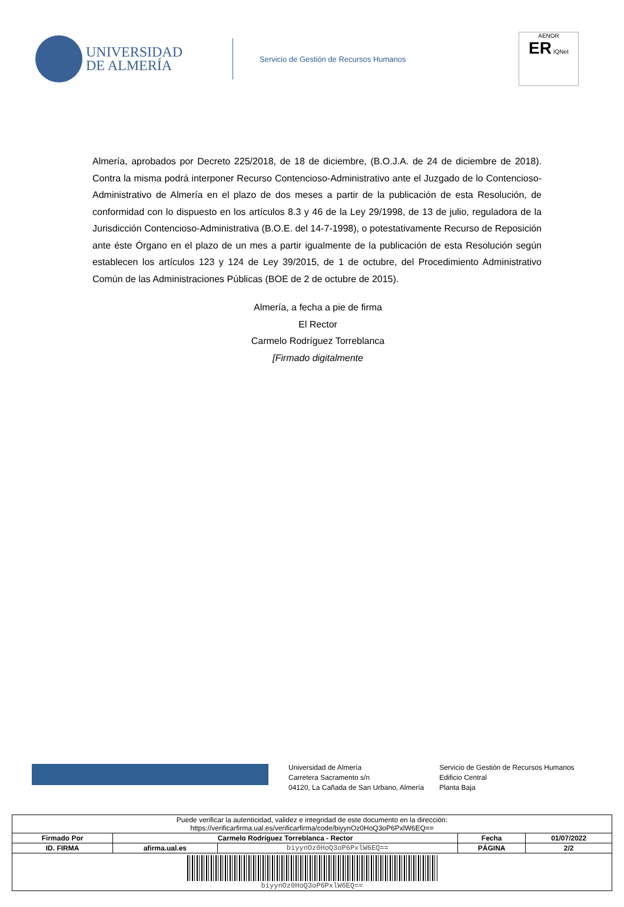UNIVERSIDAD
DE ALMERÍA
Servicio de Gestión de Recursos Humanos
AENOR
ER IQNet
Almería, aprobados por Decreto 225/2018, de 18 de diciembre, (B.O.J.A. de 24 de diciembre de 2018). Contra la misma podrá interponer Recurso Contencioso-Administrativo ante el Juzgado de lo Contencioso-Administrativo de Almería en el plazo de dos meses a partir de la publicación de esta Resolución, de conformidad con lo dispuesto en los artículos 8.3 y 46 de la Ley 29/1998, de 13 de julio, reguladora de la Jurisdicción Contencioso-Administrativa (B.O.E. del 14-7-1998), o potestativamente Recurso de Reposición ante éste Órgano en el plazo de un mes a partir igualmente de la publicación de esta Resolución según establecen los artículos 123 y 124 de Ley 39/2015, de 1 de octubre, del Procedimiento Administrativo Común de las Administraciones Públicas (BOE de 2 de octubre de 2015).
Almería, a fecha a pie de firma
El Rector
Carmelo Rodríguez Torreblanca
[Firmado digitalmente
Universidad de Almería
Carretera Sacramento s/n
04120, La Cañada de San Urbano, Almería
Servicio de Gestión de Recursos Humanos
Edificio Central
Planta Baja
| Puede verificar la autenticidad, validez e integridad de este documento en la dirección: https://verificarfirma.ual.es/verificarfirma/code/biyynOz0HoQ3oP6PxlW6EQ== | | | | |
| Firmado Por | Carmelo Rodríguez Torreblanca - Rector | | Fecha | 01/07/2022 |
| ID. FIRMA | afirma.ual.es | biyynOz0HoQ3oP6PxlW6EQ== | PÁGINA | 2/2 |
| biyynOz0HoQ3oP6PxlW6EQ== | | | | |